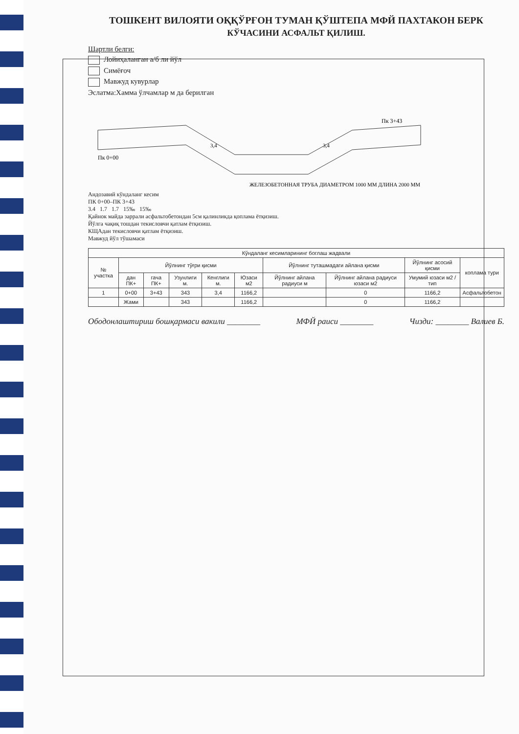ТОШКЕНТ ВИЛОЯТИ ОҚҚЎРҒОН ТУМАН ҚЎШТЕПА МФЙ ПАХТАКОН БЕРК
КЎЧАСИНИ АСФАЛЬТ ҚИЛИШ.
Шартли белги:
Лойиҳаланган а/б ли йўл
Симёғоч
Мавжуд кувурлар
Эслатма:Хамма ўлчамлар м да берилган
Пк 0+00
Пк 3+43
3,4
3,4
ЖЕЛЕЗОБЕТОННАЯ ТРУБА ДИАМЕТРОМ 1000 ММ ДЛИНА 2000 ММ
Андозавий кўндаланг кесим
ПК 0+00–ПК 3+43
3.4 1.7 1.7 15‰ 15‰
Қайнок майда заррали асфальтобетондан 5см қалинликда қоплама ётқизиш.
Йўлга чақиқ тошдан текисловчи қатлам ётқизиш.
КЩАдан текисловчи қатлам ётқизиш.
Мавжуд йўл тўшамаси
| Кўндаланг кесимларининг боглаш жадвали | | | | | | | | | |
| --- | --- | --- | --- | --- | --- | --- | --- | --- | --- |
| № участка | Йўлнинг тўғри қисми | | | | | Йўлнинг туташмадаги айлана қисми | | Йўлнинг асосий қисми | коплама тури |
| | дан ПК+ | гача ПК+ | Узунлиги м. | Кенглиги м. | Юзаси м2 | Йўлнинг айлана радиуси м | Йўлнинг айлана радиуси юзаси м2 | Умумий юзаси м2 / тип | |
| 1 | 0+00 | 3+43 | 343 | 3,4 | 1166,2 | | 0 | 1166,2 | Асфальтобетон |
| | Жами | | 343 | | 1166,2 | | 0 | 1166,2 | |
Ободонлаштириш бошқармаси вакили ________
МФЙ раиси ________ Чизди: ________ Валиев Б.